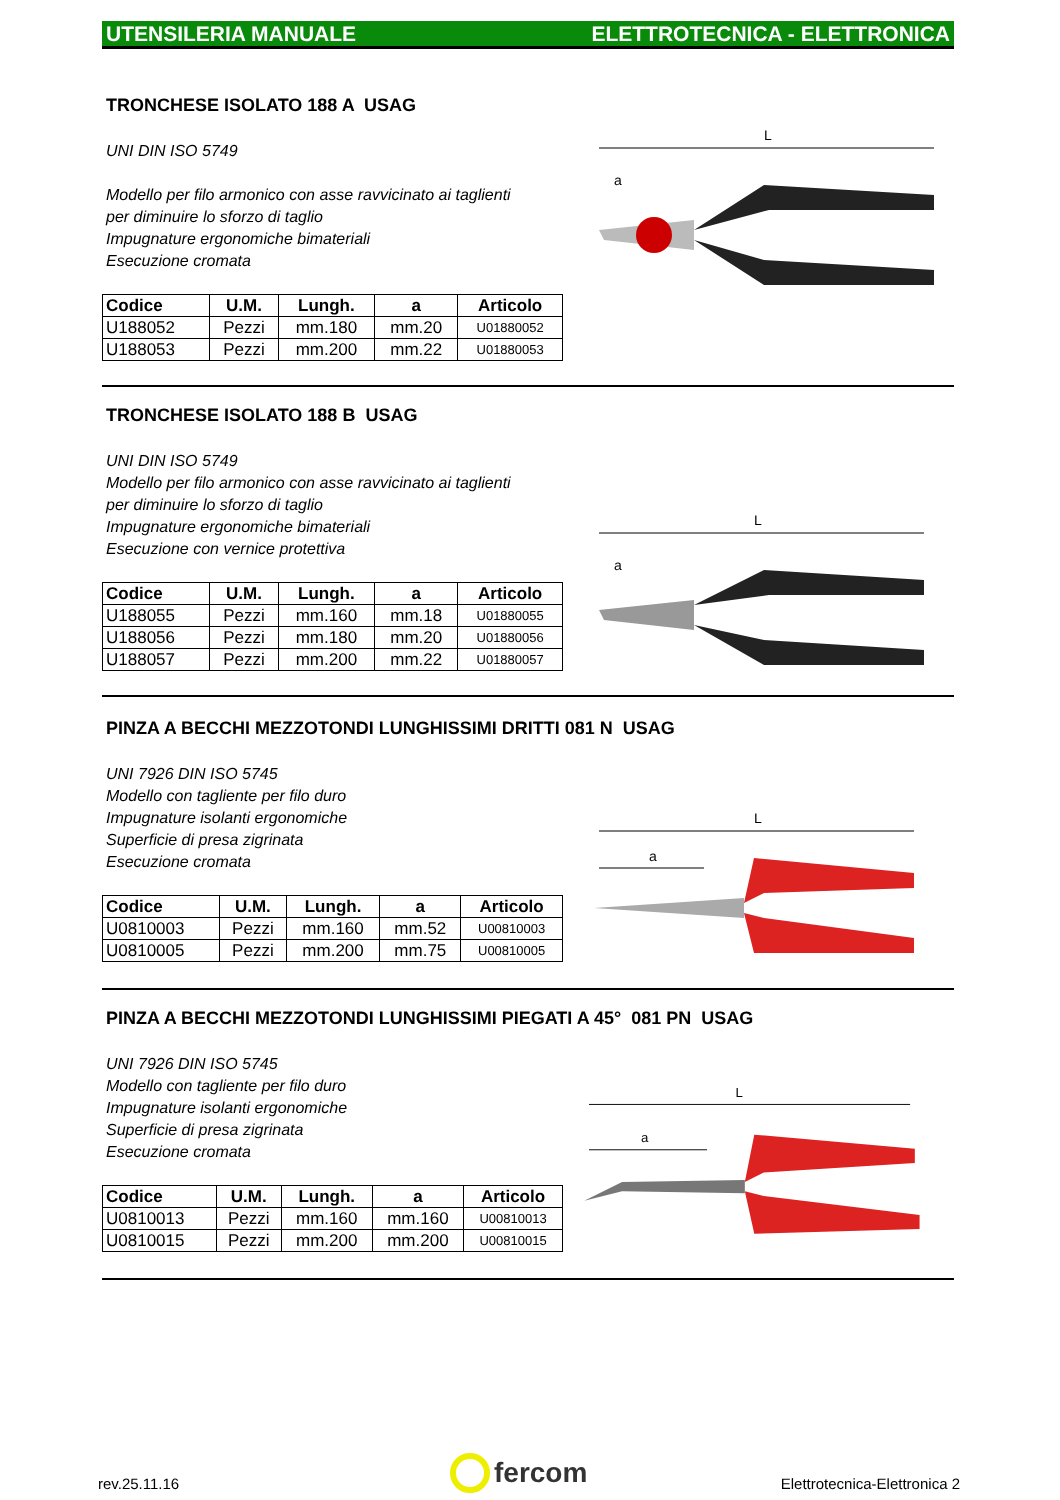UTENSILERIA MANUALE ELETTROTECNICA - ELETTRONICA
TRONCHESE ISOLATO 188 A USAG
UNI DIN ISO 5749
Modello per filo armonico con asse ravvicinato ai taglienti
per diminuire lo sforzo di taglio
Impugnature ergonomiche bimateriali
Esecuzione cromata
| Codice | U.M. | Lungh. | a | Articolo |
| --- | --- | --- | --- | --- |
| U188052 | Pezzi | mm.180 | mm.20 | U01880052 |
| U188053 | Pezzi | mm.200 | mm.22 | U01880053 |
L
a
TRONCHESE ISOLATO 188 B USAG
UNI DIN ISO 5749
Modello per filo armonico con asse ravvicinato ai taglienti
per diminuire lo sforzo di taglio
Impugnature ergonomiche bimateriali
Esecuzione con vernice protettiva
| Codice | U.M. | Lungh. | a | Articolo |
| --- | --- | --- | --- | --- |
| U188055 | Pezzi | mm.160 | mm.18 | U01880055 |
| U188056 | Pezzi | mm.180 | mm.20 | U01880056 |
| U188057 | Pezzi | mm.200 | mm.22 | U01880057 |
L
a
PINZA A BECCHI MEZZOTONDI LUNGHISSIMI DRITTI 081 N USAG
UNI 7926 DIN ISO 5745
Modello con tagliente per filo duro
Impugnature isolanti ergonomiche
Superficie di presa zigrinata
Esecuzione cromata
| Codice | U.M. | Lungh. | a | Articolo |
| --- | --- | --- | --- | --- |
| U0810003 | Pezzi | mm.160 | mm.52 | U00810003 |
| U0810005 | Pezzi | mm.200 | mm.75 | U00810005 |
L
a
PINZA A BECCHI MEZZOTONDI LUNGHISSIMI PIEGATI A 45° 081 PN USAG
UNI 7926 DIN ISO 5745
Modello con tagliente per filo duro
Impugnature isolanti ergonomiche
Superficie di presa zigrinata
Esecuzione cromata
| Codice | U.M. | Lungh. | a | Articolo |
| --- | --- | --- | --- | --- |
| U0810013 | Pezzi | mm.160 | mm.160 | U00810013 |
| U0810015 | Pezzi | mm.200 | mm.200 | U00810015 |
L
a
rev.25.11.16
fercom
Elettrotecnica-Elettronica 2